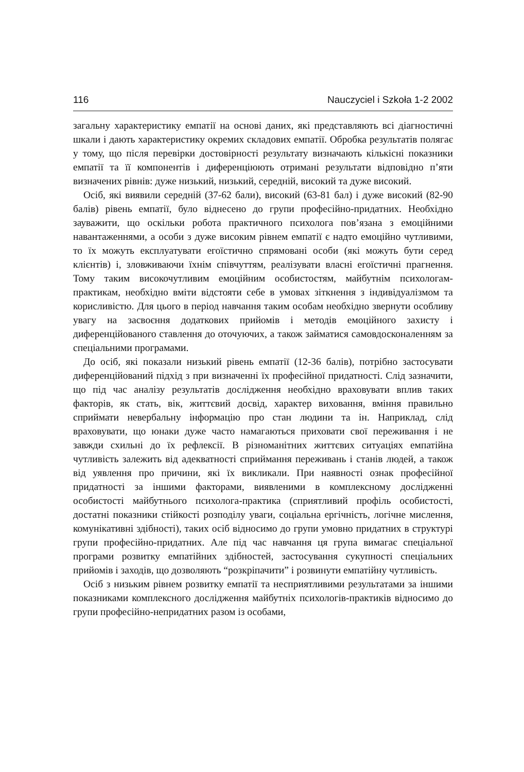116 Nauczyciel i Szkoła 1-2 2002
загальну характеристику емпатії на основі даних, які представляють всі діагностичні шкали і дають характеристику окремих складових емпатії. Обробка результатів полягає у тому, що після перевірки достовірності результату визначають кількісні показники емпатії та її компонентів і диференціюють отримані результати відповідно п’яти визначених рівнів: дуже низький, низький, середній, високий та дуже високий.
Осіб, які виявили середній (37-62 бали), високий (63-81 бал) і дуже високий (82-90 балів) рівень емпатії, було віднесено до групи професійно-придатних. Необхідно зауважити, що оскільки робота практичного психолога пов’язана з емоційними навантаженнями, а особи з дуже високим рівнем емпатії є надто емоційно чутливими, то їх можуть експлуатувати егоїстично спрямовані особи (які можуть бути серед клієнтів) і, зловживаючи їхнім співчуттям, реалізувати власні егоїстичні прагнення. Тому таким високочутливим емоційним особистостям, майбутнім психологам-практикам, необхідно вміти відстояти себе в умовах зіткнення з індивідуалізмом та корисливістю. Для цього в період навчання таким особам необхідно звернути особливу увагу на засвоєння додаткових прийомів і методів емоційного захисту і диференційованого ставлення до оточуючих, а також займатися самовдосконаленням за спеціальними програмами.
До осіб, які показали низький рівень емпатії (12-36 балів), потрібно застосувати диференційований підхід з при визначенні їх професійної придатності. Слід зазначити, що під час аналізу результатів дослідження необхідно враховувати вплив таких факторів, як стать, вік, життєвий досвід, характер виховання, вміння правильно сприймати невербальну інформацію про стан людини та ін. Наприклад, слід враховувати, що юнаки дуже часто намагаються приховати свої переживання і не завжди схильні до їх рефлексії. В різноманітних життєвих ситуаціях емпатійна чутливість залежить від адекватності сприймання переживань і станів людей, а також від уявлення про причини, які їх викликали. При наявності ознак професійної придатності за іншими факторами, виявленими в комплексному дослідженні особистості майбутнього психолога-практика (сприятливий профіль особистості, достатні показники стійкості розподілу уваги, соціальна ергічність, логічне мислення, комунікативні здібності), таких осіб відносимо до групи умовно придатних в структурі групи професійно-придатних. Але під час навчання ця група вимагає спеціальної програми розвитку емпатійних здібностей, застосування сукупності спеціальних прийомів і заходів, що дозволяють “розкріпачити” і розвинути емпатійну чутливість.
Осіб з низьким рівнем розвитку емпатії та несприятливими результатами за іншими показниками комплексного дослідження майбутніх психологів-практиків відносимо до групи професійно-непридатних разом із особами,